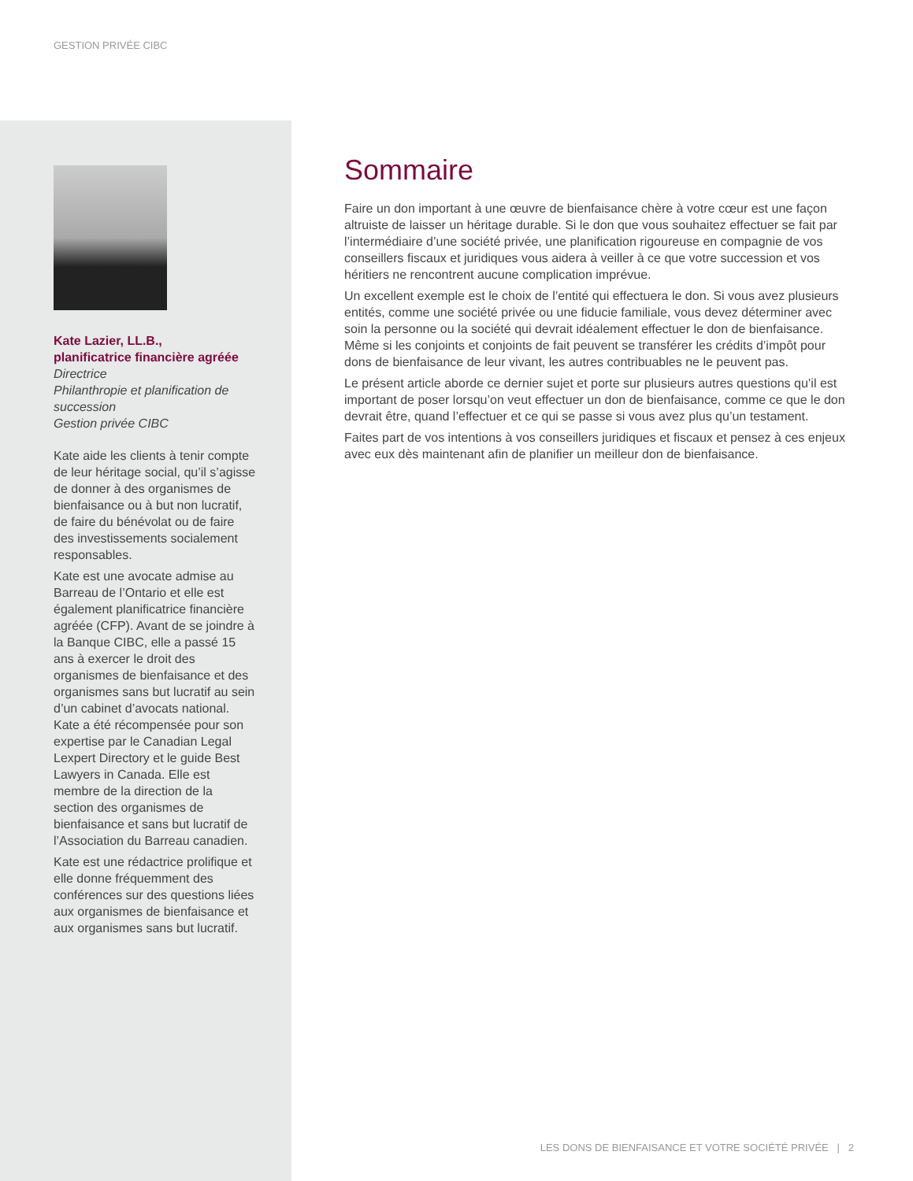GESTION PRIVÉE CIBC
Kate Lazier, LL.B.,
planificatrice financière agréée
Directrice
Philanthropie et planification de succession
Gestion privée CIBC
Kate aide les clients à tenir compte de leur héritage social, qu’il s’agisse de donner à des organismes de bienfaisance ou à but non lucratif, de faire du bénévolat ou de faire des investissements socialement responsables.
Kate est une avocate admise au Barreau de l’Ontario et elle est également planificatrice financière agréée (CFP). Avant de se joindre à la Banque CIBC, elle a passé 15 ans à exercer le droit des organismes de bienfaisance et des organismes sans but lucratif au sein d’un cabinet d’avocats national. Kate a été récompensée pour son expertise par le Canadian Legal Lexpert Directory et le guide Best Lawyers in Canada. Elle est membre de la direction de la section des organismes de bienfaisance et sans but lucratif de l’Association du Barreau canadien.
Kate est une rédactrice prolifique et elle donne fréquemment des conférences sur des questions liées aux organismes de bienfaisance et aux organismes sans but lucratif.
Sommaire
Faire un don important à une œuvre de bienfaisance chère à votre cœur est une façon altruiste de laisser un héritage durable. Si le don que vous souhaitez effectuer se fait par l’intermédiaire d’une société privée, une planification rigoureuse en compagnie de vos conseillers fiscaux et juridiques vous aidera à veiller à ce que votre succession et vos héritiers ne rencontrent aucune complication imprévue.
Un excellent exemple est le choix de l’entité qui effectuera le don. Si vous avez plusieurs entités, comme une société privée ou une fiducie familiale, vous devez déterminer avec soin la personne ou la société qui devrait idéalement effectuer le don de bienfaisance. Même si les conjoints et conjoints de fait peuvent se transférer les crédits d’impôt pour dons de bienfaisance de leur vivant, les autres contribuables ne le peuvent pas.
Le présent article aborde ce dernier sujet et porte sur plusieurs autres questions qu’il est important de poser lorsqu’on veut effectuer un don de bienfaisance, comme ce que le don devrait être, quand l’effectuer et ce qui se passe si vous avez plus qu’un testament.
Faites part de vos intentions à vos conseillers juridiques et fiscaux et pensez à ces enjeux avec eux dès maintenant afin de planifier un meilleur don de bienfaisance.
LES DONS DE BIENFAISANCE ET VOTRE SOCIÉTÉ PRIVÉE | 2